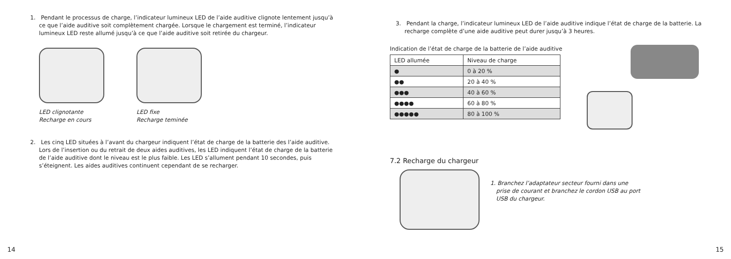1. Pendant le processus de charge, l’indicateur lumineux LED de l’aide auditive clignote lentement jusqu’à ce que l’aide auditive soit complètement chargée. Lorsque le chargement est terminé, l’indicateur lumineux LED reste allumé jusqu’à ce que l’aide auditive soit retirée du chargeur.
LED clignotante
Recharge en cours
LED fixe
Recharge teminée
2. Les cinq LED situées à l’avant du chargeur indiquent l’état de charge de la batterie des l’aide auditive. Lors de l’insertion ou du retrait de deux aides auditives, les LED indiquent l’état de charge de la batterie de l’aide auditive dont le niveau est le plus faible. Les LED s’allument pendant 10 secondes, puis s’éteignent. Les aides auditives continuent cependant de se recharger.
14
3. Pendant la charge, l’indicateur lumineux LED de l’aide auditive indique l’état de charge de la batterie. La recharge complète d’une aide auditive peut durer jusqu’à 3 heures.
Indication de l’état de charge de la batterie de l’aide auditive
| LED allumée | Niveau de charge |
| --- | --- |
| ● | 0 à 20 % |
| ●● | 20 à 40 % |
| ●●● | 40 à 60 % |
| ●●●● | 60 à 80 % |
| ●●●●● | 80 à 100 % |
7.2 Recharge du chargeur
1. Branchez l’adaptateur secteur fourni dans une prise de courant et branchez le cordon USB au port USB du chargeur.
15